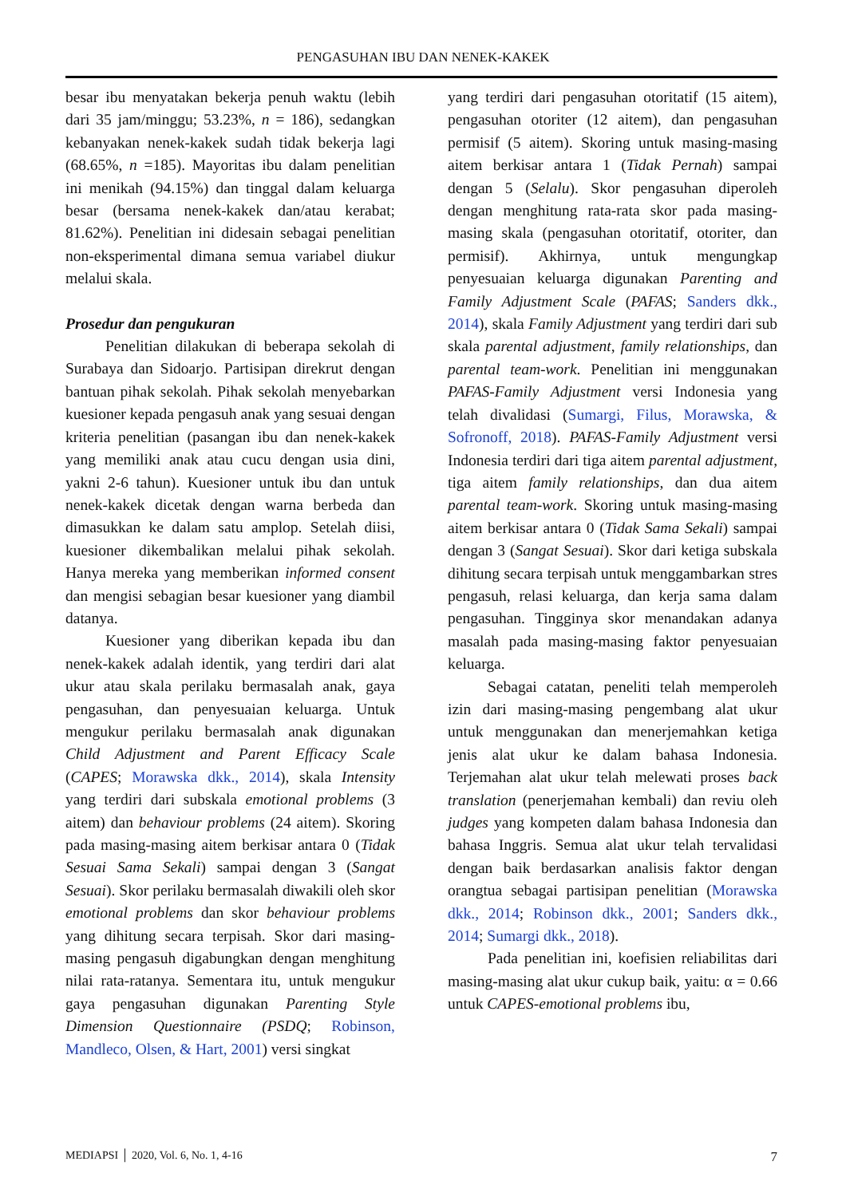PENGASUHAN IBU DAN NENEK-KAKEK
besar ibu menyatakan bekerja penuh waktu (lebih dari 35 jam/minggu; 53.23%, n = 186), sedangkan kebanyakan nenek-kakek sudah tidak bekerja lagi (68.65%, n =185). Mayoritas ibu dalam penelitian ini menikah (94.15%) dan tinggal dalam keluarga besar (bersama nenek-kakek dan/atau kerabat; 81.62%). Penelitian ini didesain sebagai penelitian non-eksperimental dimana semua variabel diukur melalui skala.
Prosedur dan pengukuran
Penelitian dilakukan di beberapa sekolah di Surabaya dan Sidoarjo. Partisipan direkrut dengan bantuan pihak sekolah. Pihak sekolah menyebarkan kuesioner kepada pengasuh anak yang sesuai dengan kriteria penelitian (pasangan ibu dan nenek-kakek yang memiliki anak atau cucu dengan usia dini, yakni 2-6 tahun). Kuesioner untuk ibu dan untuk nenek-kakek dicetak dengan warna berbeda dan dimasukkan ke dalam satu amplop. Setelah diisi, kuesioner dikembalikan melalui pihak sekolah. Hanya mereka yang memberikan informed consent dan mengisi sebagian besar kuesioner yang diambil datanya.
Kuesioner yang diberikan kepada ibu dan nenek-kakek adalah identik, yang terdiri dari alat ukur atau skala perilaku bermasalah anak, gaya pengasuhan, dan penyesuaian keluarga. Untuk mengukur perilaku bermasalah anak digunakan Child Adjustment and Parent Efficacy Scale (CAPES; Morawska dkk., 2014), skala Intensity yang terdiri dari subskala emotional problems (3 aitem) dan behaviour problems (24 aitem). Skoring pada masing-masing aitem berkisar antara 0 (Tidak Sesuai Sama Sekali) sampai dengan 3 (Sangat Sesuai). Skor perilaku bermasalah diwakili oleh skor emotional problems dan skor behaviour problems yang dihitung secara terpisah. Skor dari masing-masing pengasuh digabungkan dengan menghitung nilai rata-ratanya. Sementara itu, untuk mengukur gaya pengasuhan digunakan Parenting Style Dimension Questionnaire (PSDQ; Robinson, Mandleco, Olsen, & Hart, 2001) versi singkat
yang terdiri dari pengasuhan otoritatif (15 aitem), pengasuhan otoriter (12 aitem), dan pengasuhan permisif (5 aitem). Skoring untuk masing-masing aitem berkisar antara 1 (Tidak Pernah) sampai dengan 5 (Selalu). Skor pengasuhan diperoleh dengan menghitung rata-rata skor pada masing-masing skala (pengasuhan otoritatif, otoriter, dan permisif). Akhirnya, untuk mengungkap penyesuaian keluarga digunakan Parenting and Family Adjustment Scale (PAFAS; Sanders dkk., 2014), skala Family Adjustment yang terdiri dari sub skala parental adjustment, family relationships, dan parental team-work. Penelitian ini menggunakan PAFAS-Family Adjustment versi Indonesia yang telah divalidasi (Sumargi, Filus, Morawska, & Sofronoff, 2018). PAFAS-Family Adjustment versi Indonesia terdiri dari tiga aitem parental adjustment, tiga aitem family relationships, dan dua aitem parental team-work. Skoring untuk masing-masing aitem berkisar antara 0 (Tidak Sama Sekali) sampai dengan 3 (Sangat Sesuai). Skor dari ketiga subskala dihitung secara terpisah untuk menggambarkan stres pengasuh, relasi keluarga, dan kerja sama dalam pengasuhan. Tingginya skor menandakan adanya masalah pada masing-masing faktor penyesuaian keluarga.
Sebagai catatan, peneliti telah memperoleh izin dari masing-masing pengembang alat ukur untuk menggunakan dan menerjemahkan ketiga jenis alat ukur ke dalam bahasa Indonesia. Terjemahan alat ukur telah melewati proses back translation (penerjemahan kembali) dan reviu oleh judges yang kompeten dalam bahasa Indonesia dan bahasa Inggris. Semua alat ukur telah tervalidasi dengan baik berdasarkan analisis faktor dengan orangtua sebagai partisipan penelitian (Morawska dkk., 2014; Robinson dkk., 2001; Sanders dkk., 2014; Sumargi dkk., 2018).
Pada penelitian ini, koefisien reliabilitas dari masing-masing alat ukur cukup baik, yaitu: α = 0.66 untuk CAPES-emotional problems ibu,
MEDIAPSI │ 2020, Vol. 6, No. 1, 4-16 7